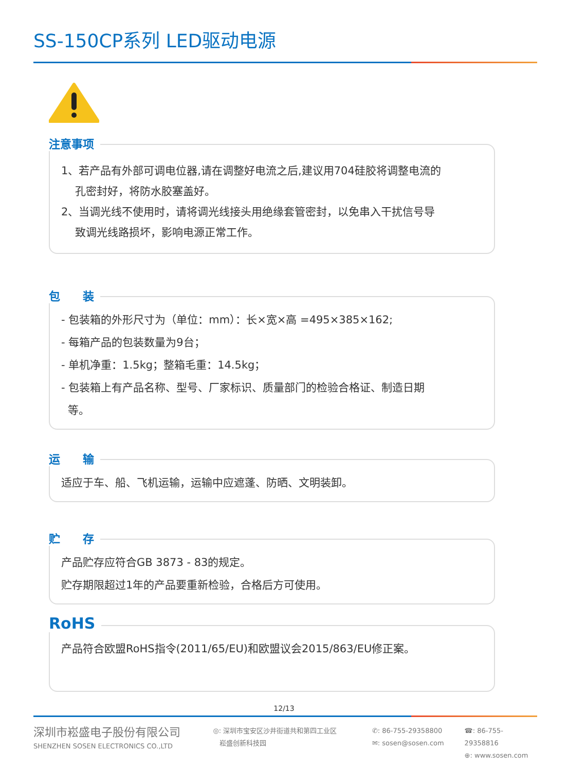SS-150CP系列 LED驱动电源
注意事项
1、若产品有外部可调电位器,请在调整好电流之后,建议用704硅胶将调整电流的
孔密封好，将防水胶塞盖好。
2、当调光线不使用时，请将调光线接头用绝缘套管密封，以免串入干扰信号导
致调光线路损坏，影响电源正常工作。
包　　装
- 包装箱的外形尺寸为（单位：mm）：长×宽×高 =495×385×162;
- 每箱产品的包装数量为9台；
- 单机净重：1.5kg；整箱毛重：14.5kg；
- 包装箱上有产品名称、型号、厂家标识、质量部门的检验合格证、制造日期
等。
运　　输
适应于车、船、飞机运输，运输中应遮蓬、防晒、文明装卸。
贮　　存
产品贮存应符合GB 3873 - 83的规定。
贮存期限超过1年的产品要重新检验，合格后方可使用。
RoHS
产品符合欧盟RoHS指令(2011/65/EU)和欧盟议会2015/863/EU修正案。
12/13
深圳市崧盛电子股份有限公司
SHENZHEN SOSEN ELECTRONICS CO.,LTD
◎: 深圳市宝安区沙井街道共和第四工业区
崧盛创新科技园
✆: 86-755-29358800
✉: sosen@sosen.com
☎: 86-755-29358816
⊕: www.sosen.com